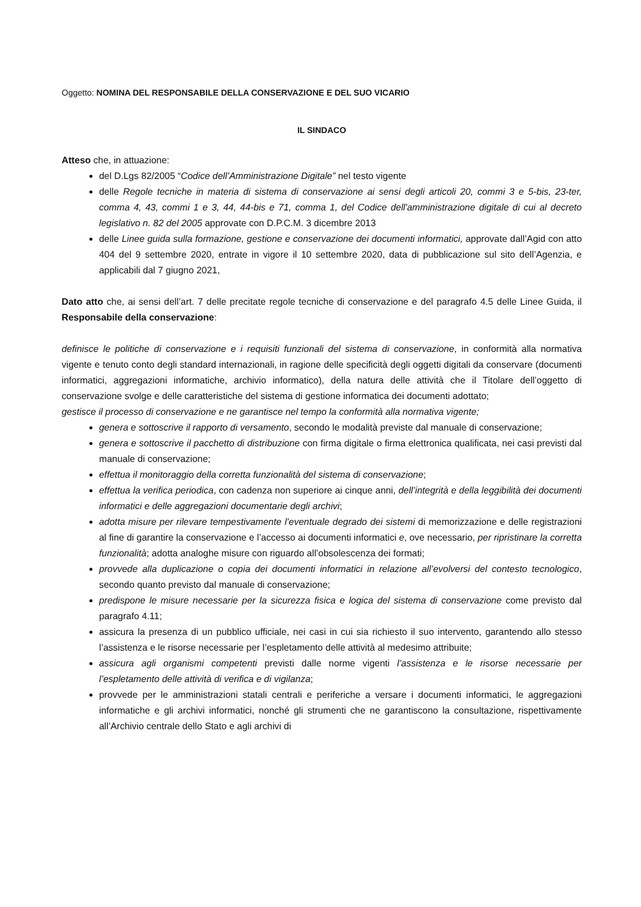Oggetto: NOMINA DEL RESPONSABILE DELLA CONSERVAZIONE E DEL SUO VICARIO
IL SINDACO
Atteso che, in attuazione:
del D.Lgs 82/2005 “Codice dell’Amministrazione Digitale” nel testo vigente
delle Regole tecniche in materia di sistema di conservazione ai sensi degli articoli 20, commi 3 e 5-bis, 23-ter, comma 4, 43, commi 1 e 3, 44, 44-bis e 71, comma 1, del Codice dell'amministrazione digitale di cui al decreto legislativo n. 82 del 2005 approvate con D.P.C.M. 3 dicembre 2013
delle Linee guida sulla formazione, gestione e conservazione dei documenti informatici, approvate dall’Agid con atto 404 del 9 settembre 2020, entrate in vigore il 10 settembre 2020, data di pubblicazione sul sito dell’Agenzia, e applicabili dal 7 giugno 2021,
Dato atto che, ai sensi dell’art. 7 delle precitate regole tecniche di conservazione e del paragrafo 4.5 delle Linee Guida, il Responsabile della conservazione:
definisce le politiche di conservazione e i requisiti funzionali del sistema di conservazione, in conformità alla normativa vigente e tenuto conto degli standard internazionali, in ragione delle specificità degli oggetti digitali da conservare (documenti informatici, aggregazioni informatiche, archivio informatico), della natura delle attività che il Titolare dell’oggetto di conservazione svolge e delle caratteristiche del sistema di gestione informatica dei documenti adottato;
gestisce il processo di conservazione e ne garantisce nel tempo la conformità alla normativa vigente;
genera e sottoscrive il rapporto di versamento, secondo le modalità previste dal manuale di conservazione;
genera e sottoscrive il pacchetto di distribuzione con firma digitale o firma elettronica qualificata, nei casi previsti dal manuale di conservazione;
effettua il monitoraggio della corretta funzionalità del sistema di conservazione;
effettua la verifica periodica, con cadenza non superiore ai cinque anni, dell’integrità e della leggibilità dei documenti informatici e delle aggregazioni documentarie degli archivi;
adotta misure per rilevare tempestivamente l’eventuale degrado dei sistemi di memorizzazione e delle registrazioni al fine di garantire la conservazione e l’accesso ai documenti informatici e, ove necessario, per ripristinare la corretta funzionalità; adotta analoghe misure con riguardo all’obsolescenza dei formati;
provvede alla duplicazione o copia dei documenti informatici in relazione all’evolversi del contesto tecnologico, secondo quanto previsto dal manuale di conservazione;
predispone le misure necessarie per la sicurezza fisica e logica del sistema di conservazione come previsto dal paragrafo 4.11;
assicura la presenza di un pubblico ufficiale, nei casi in cui sia richiesto il suo intervento, garantendo allo stesso l’assistenza e le risorse necessarie per l’espletamento delle attività al medesimo attribuite;
assicura agli organismi competenti previsti dalle norme vigenti l’assistenza e le risorse necessarie per l’espletamento delle attività di verifica e di vigilanza;
provvede per le amministrazioni statali centrali e periferiche a versare i documenti informatici, le aggregazioni informatiche e gli archivi informatici, nonché gli strumenti che ne garantiscono la consultazione, rispettivamente all’Archivio centrale dello Stato e agli archivi di